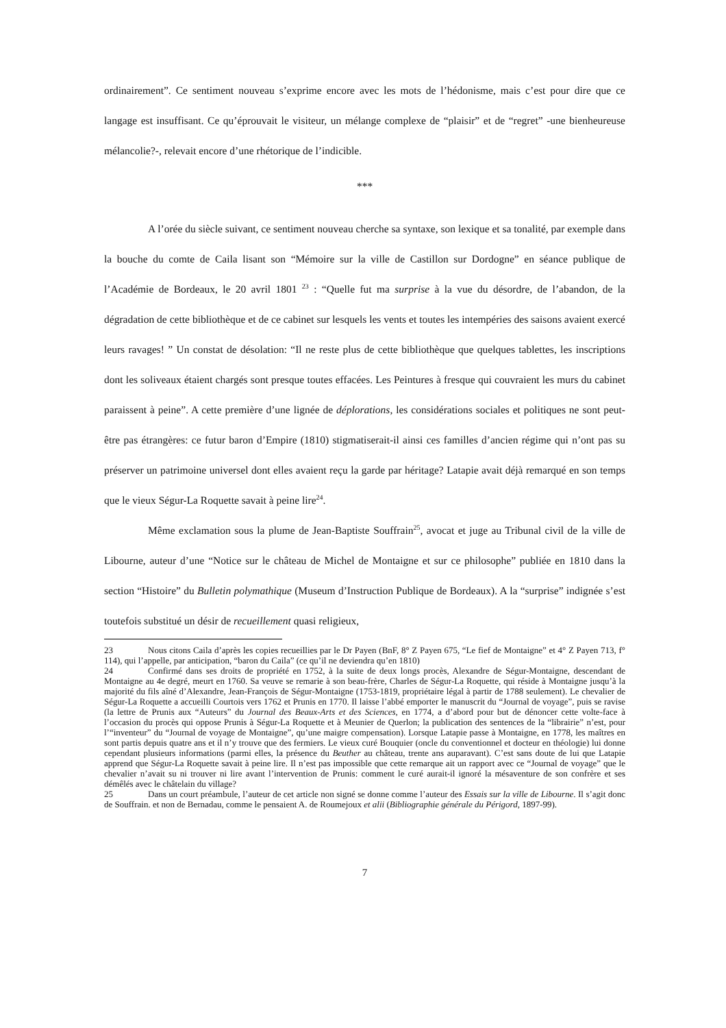ordinairement”. Ce sentiment nouveau s’exprime encore avec les mots de l’hédonisme, mais c’est pour dire que ce langage est insuffisant. Ce qu’éprouvait le visiteur, un mélange complexe de “plaisir” et de “regret” -une bienheureuse mélancolie?-, relevait encore d’une rhétorique de l’indicible.
***
A l’orée du siècle suivant, ce sentiment nouveau cherche sa syntaxe, son lexique et sa tonalité, par exemple dans la bouche du comte de Caila lisant son “Mémoire sur la ville de Castillon sur Dordogne” en séance publique de l’Académie de Bordeaux, le 20 avril 1801 <sup>23</sup> : “Quelle fut ma surprise à la vue du désordre, de l’abandon, de la dégradation de cette bibliothèque et de ce cabinet sur lesquels les vents et toutes les intempéries des saisons avaient exercé leurs ravages! ” Un constat de désolation: “Il ne reste plus de cette bibliothèque que quelques tablettes, les inscriptions dont les soliveaux étaient chargés sont presque toutes effacées. Les Peintures à fresque qui couvraient les murs du cabinet paraissent à peine”. A cette première d’une lignée de déplorations, les considérations sociales et politiques ne sont peut-être pas étrangères: ce futur baron d’Empire (1810) stigmatiserait-il ainsi ces familles d’ancien régime qui n’ont pas su préserver un patrimoine universel dont elles avaient reçu la garde par héritage? Latapie avait déjà remarqué en son temps que le vieux Ségur-La Roquette savait à peine lire<sup>24</sup>.
Même exclamation sous la plume de Jean-Baptiste Souffrain<sup>25</sup>, avocat et juge au Tribunal civil de la ville de Libourne, auteur d’une “Notice sur le château de Michel de Montaigne et sur ce philosophe” publiée en 1810 dans la section “Histoire” du Bulletin polymathique (Museum d’Instruction Publique de Bordeaux). A la “surprise” indignée s’est toutefois substitué un désir de recueillement quasi religieux,
23 Nous citons Caila d’après les copies recueillies par le Dr Payen (BnF, 8° Z Payen 675, “Le fief de Montaigne” et 4° Z Payen 713, f° 114), qui l’appelle, par anticipation, “baron du Caila” (ce qu’il ne deviendra qu’en 1810)
24 Confirmé dans ses droits de propriété en 1752, à la suite de deux longs procès, Alexandre de Ségur-Montaigne, descendant de Montaigne au 4e degré, meurt en 1760. Sa veuve se remarie à son beau-frère, Charles de Ségur-La Roquette, qui réside à Montaigne jusqu’à la majorité du fils aîné d’Alexandre, Jean-François de Ségur-Montaigne (1753-1819, propriétaire légal à partir de 1788 seulement). Le chevalier de Ségur-La Roquette a accueilli Courtois vers 1762 et Prunis en 1770. Il laisse l’abbé emporter le manuscrit du “Journal de voyage”, puis se ravise (la lettre de Prunis aux “Auteurs” du Journal des Beaux-Arts et des Sciences, en 1774, a d’abord pour but de dénoncer cette volte-face à l’occasion du procès qui oppose Prunis à Ségur-La Roquette et à Meunier de Querlon; la publication des sentences de la “librairie” n’est, pour l’“inventeur” du “Journal de voyage de Montaigne”, qu’une maigre compensation). Lorsque Latapie passe à Montaigne, en 1778, les maîtres en sont partis depuis quatre ans et il n’y trouve que des fermiers. Le vieux curé Bouquier (oncle du conventionnel et docteur en théologie) lui donne cependant plusieurs informations (parmi elles, la présence du Beuther au château, trente ans auparavant). C’est sans doute de lui que Latapie apprend que Ségur-La Roquette savait à peine lire. Il n’est pas impossible que cette remarque ait un rapport avec ce “Journal de voyage” que le chevalier n’avait su ni trouver ni lire avant l’intervention de Prunis: comment le curé aurait-il ignoré la mésaventure de son confrère et ses démêlés avec le châtelain du village?
25 Dans un court préambule, l’auteur de cet article non signé se donne comme l’auteur des Essais sur la ville de Libourne. Il s’agit donc de Souffrain. et non de Bernadau, comme le pensaient A. de Roumejoux et alii (Bibliographie générale du Périgord, 1897-99).
7